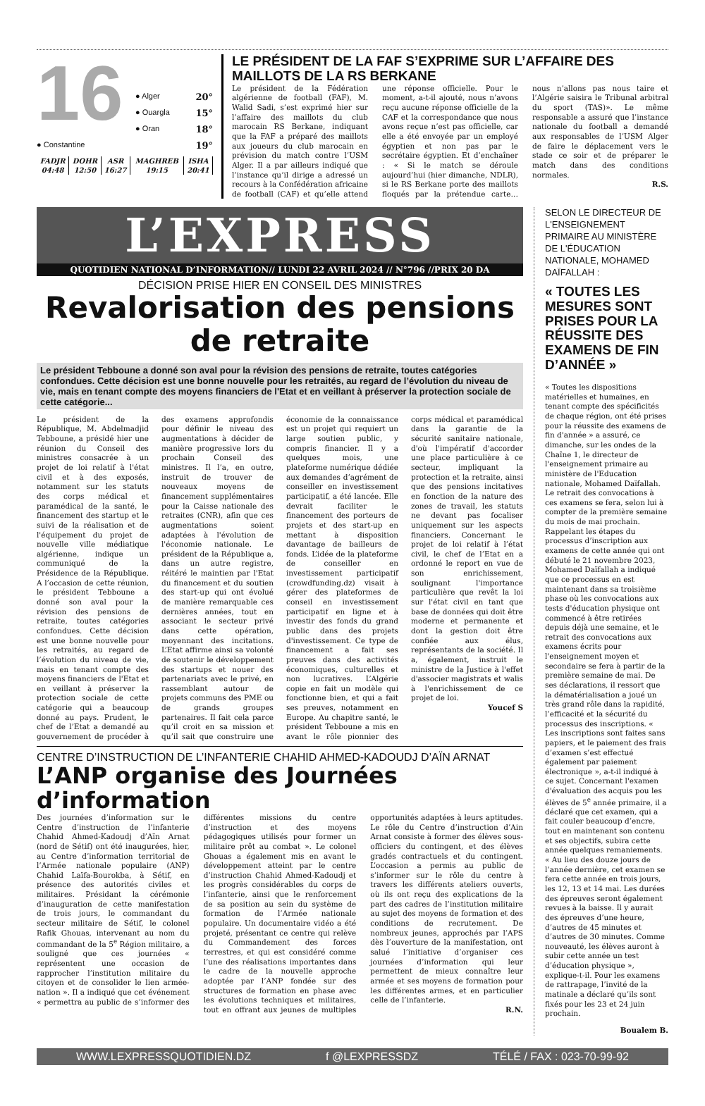16
● Alger 20°
● Ouargla 15°
● Oran 18°
● Constantine 19°
| FADJR | DOHR | ASR | MAGHREB | ISHA |
| --- | --- | --- | --- | --- |
| 04:48 | 12:50 | 16:27 | 19:15 | 20:41 |
LE PRÉSIDENT DE LA FAF S’EXPRIME SUR L’AFFAIRE DES MAILLOTS DE LA RS BERKANE
Le président de la Fédération algérienne de football (FAF), M. Walid Sadi, s’est exprimé hier sur l’affaire des maillots du club marocain RS Berkane, indiquant que la FAF a préparé des maillots aux joueurs du club marocain en prévision du match contre l’USM Alger. Il a par ailleurs indiqué que l’instance qu’il dirige a adressé un recours à la Confédération africaine de football (CAF) et qu’elle attend une réponse officielle. Pour le moment, a-t-il ajouté, nous n’avons reçu aucune réponse officielle de la CAF et la correspondance que nous avons reçue n’est pas officielle, car elle a été envoyée par un employé égyptien et non pas par le secrétaire égyptien. Et d’enchaîner : « Si le match se déroule aujourd’hui (hier dimanche, NDLR), si le RS Berkane porte des maillots floqués par la prétendue carte… nous n’allons pas nous taire et l’Algérie saisira le Tribunal arbitral du sport (TAS)». Le même responsable a assuré que l’instance nationale du football a demandé aux responsables de l’USM Alger de faire le déplacement vers le stade ce soir et de préparer le match dans des conditions normales.
R.S.
L’EXPRESS
QUOTIDIEN NATIONAL D’INFORMATION// LUNDI 22 AVRIL 2024 // N°796 //PRIX 20 DA
DÉCISION PRISE HIER EN CONSEIL DES MINISTRES
Revalorisation des pensions de retraite
Le président Tebboune a donné son aval pour la révision des pensions de retraite, toutes catégories confondues. Cette décision est une bonne nouvelle pour les retraités, au regard de l’évolution du niveau de vie, mais en tenant compte des moyens financiers de l'Etat et en veillant à préserver la protection sociale de cette catégorie...
Le président de la République, M. Abdelmadjid Tebboune, a présidé hier une réunion du Conseil des ministres consacrée à un projet de loi relatif à l'état civil et à des exposés, notamment sur les statuts des corps médical et paramédical de la santé, le financement des startup et le suivi de la réalisation et de l'équipement du projet de nouvelle ville médiatique algérienne, indique un communiqué de la Présidence de la République. A l’occasion de cette réunion, le président Tebboune a donné son aval pour la révision des pensions de retraite, toutes catégories confondues. Cette décision est une bonne nouvelle pour les retraités, au regard de l’évolution du niveau de vie, mais en tenant compte des moyens financiers de l'Etat et en veillant à préserver la protection sociale de cette catégorie qui a beaucoup donné au pays. Prudent, le chef de l’Etat a demandé au gouvernement de procéder à des examens approfondis pour définir le niveau des augmentations à décider de manière progressive lors du prochain Conseil des ministres. Il l’a, en outre, instruit de trouver de nouveaux moyens de financement supplémentaires pour la Caisse nationale des retraites (CNR), afin que ces augmentations soient adaptées à l'évolution de l'économie nationale. Le président de la République a, dans un autre registre, réitéré le maintien par l'Etat du financement et du soutien des start-up qui ont évolué de manière remarquable ces dernières années, tout en associant le secteur privé dans cette opération, moyennant des incitations. L’Etat affirme ainsi sa volonté de soutenir le développement des startups et nouer des partenariats avec le privé, en rassemblant autour de projets communs des PME ou de grands groupes partenaires. Il fait cela parce qu’il croit en sa mission et qu’il sait que construire une économie de la connaissance est un projet qui requiert un large soutien public, y compris financier. Il y a quelques mois, une plateforme numérique dédiée aux demandes d’agrément de conseiller en investissement participatif, a été lancée. Elle devrait faciliter le financement des porteurs de projets et des start-up en mettant à disposition davantage de bailleurs de fonds. L’idée de la plateforme de conseiller en investissement participatif (crowdfunding.dz) visait à gérer des plateformes de conseil en investissement participatif en ligne et à investir des fonds du grand public dans des projets d'investissement. Ce type de financement a fait ses preuves dans des activités économiques, culturelles et non lucratives. L’Algérie copie en fait un modèle qui fonctionne bien, et qui a fait ses preuves, notamment en Europe. Au chapitre santé, le président Tebboune a mis en avant le rôle pionnier des corps médical et paramédical dans la garantie de la sécurité sanitaire nationale, d'où l'impératif d'accorder une place particulière à ce secteur, impliquant la protection et la retraite, ainsi que des pensions incitatives en fonction de la nature des zones de travail, les statuts ne devant pas focaliser uniquement sur les aspects financiers. Concernant le projet de loi relatif à l’état civil, le chef de l’Etat en a ordonné le report en vue de son enrichissement, soulignant l'importance particulière que revêt la loi sur l'état civil en tant que base de données qui doit être moderne et permanente et dont la gestion doit être confiée aux élus, représentants de la société. Il a, également, instruit le ministre de la Justice à l'effet d'associer magistrats et walis à l'enrichissement de ce projet de loi.
Youcef S
CENTRE D’INSTRUCTION DE L’INFANTERIE CHAHID AHMED-KADOUDJ D’AÏN ARNAT
L’ANP organise des Journées d’information
Des journées d’information sur le Centre d’instruction de l’infanterie Chahid Ahmed-Kadoudj d’Aïn Arnat (nord de Sétif) ont été inaugurées, hier, au Centre d’information territorial de l’Armée nationale populaire (ANP) Chahid Laïfa-Bourokba, à Sétif, en présence des autorités civiles et militaires. Présidant la cérémonie d’inauguration de cette manifestation de trois jours, le commandant du secteur militaire de Sétif, le colonel Rafik Ghouas, intervenant au nom du commandant de la 5<sup>e</sup> Région militaire, a souligné que ces journées « représentent une occasion de rapprocher l’institution militaire du citoyen et de consolider le lien armée-nation ». Il a indiqué que cet événement « permettra au public de s’informer des différentes missions du centre d’instruction et des moyens pédagogiques utilisés pour former un militaire prêt au combat ». Le colonel Ghouas a également mis en avant le développement atteint par le centre d’instruction Chahid Ahmed-Kadoudj et les progrès considérables du corps de l’infanterie, ainsi que le renforcement de sa position au sein du système de formation de l’Armée nationale populaire. Un documentaire vidéo a été projeté, présentant ce centre qui relève du Commandement des forces terrestres, et qui est considéré comme l’une des réalisations importantes dans le cadre de la nouvelle approche adoptée par l’ANP fondée sur des structures de formation en phase avec les évolutions techniques et militaires, tout en offrant aux jeunes de multiples opportunités adaptées à leurs aptitudes. Le rôle du Centre d’instruction d’Ain Arnat consiste à former des élèves sous-officiers du contingent, et des élèves gradés contractuels et du contingent. L’occasion a permis au public de s’informer sur le rôle du centre à travers les différents ateliers ouverts, où ils ont reçu des explications de la part des cadres de l’institution militaire au sujet des moyens de formation et des conditions de recrutement. De nombreux jeunes, approchés par l’APS dès l’ouverture de la manifestation, ont salué l’initiative d’organiser ces journées d’information qui leur permettent de mieux connaître leur armée et ses moyens de formation pour les différentes armes, et en particulier celle de l’infanterie.
R.N.
SELON LE DIRECTEUR DE L'ENSEIGNEMENT PRIMAIRE AU MINISTÈRE DE L'ÉDUCATION NATIONALE, MOHAMED DAÏFALLAH :
« TOUTES LES MESURES SONT PRISES POUR LA RÉUSSITE DES EXAMENS DE FIN D’ANNÉE »
« Toutes les dispositions matérielles et humaines, en tenant compte des spécificités de chaque région, ont été prises pour la réussite des examens de fin d'année » a assuré, ce dimanche, sur les ondes de la Chaîne 1, le directeur de l'enseignement primaire au ministère de l'Education nationale, Mohamed Daïfallah. Le retrait des convocations à ces examens se fera, selon lui à compter de la première semaine du mois de mai prochain. Rappelant les étapes du processus d’inscription aux examens de cette année qui ont débuté le 21 novembre 2023, Mohamed Daïfallah a indiqué que ce processus en est maintenant dans sa troisième phase où les convocations aux tests d'éducation physique ont commencé à être retirées depuis déjà une semaine, et le retrait des convocations aux examens écrits pour l'enseignement moyen et secondaire se fera à partir de la première semaine de mai. De ses déclarations, il ressort que la dématérialisation a joué un très grand rôle dans la rapidité, l’efficacité et la sécurité du processus des inscriptions. « Les inscriptions sont faites sans papiers, et le paiement des frais d’examen s’est effectué également par paiement électronique », a-t-il indiqué à ce sujet. Concernant l'examen d'évaluation des acquis pou les élèves de 5<sup>e</sup> année primaire, il a déclaré que cet examen, qui a fait couler beaucoup d’encre, tout en maintenant son contenu et ses objectifs, subira cette année quelques remaniements. « Au lieu des douze jours de l’année dernière, cet examen se fera cette année en trois jours, les 12, 13 et 14 mai. Les durées des épreuves seront également revues à la baisse. Il y aurait des épreuves d’une heure, d’autres de 45 minutes et d’autres de 30 minutes. Comme nouveauté, les élèves auront à subir cette année un test d’éducation physique », explique-t-il. Pour les examens de rattrapage, l’invité de la matinale a déclaré qu’ils sont fixés pour les 23 et 24 juin prochain.
Boualem B.
WWW.LEXPRESSQUOTIDIEN.DZ f @LEXPRESSDZ TÉLÉ / FAX : 023-70-99-92